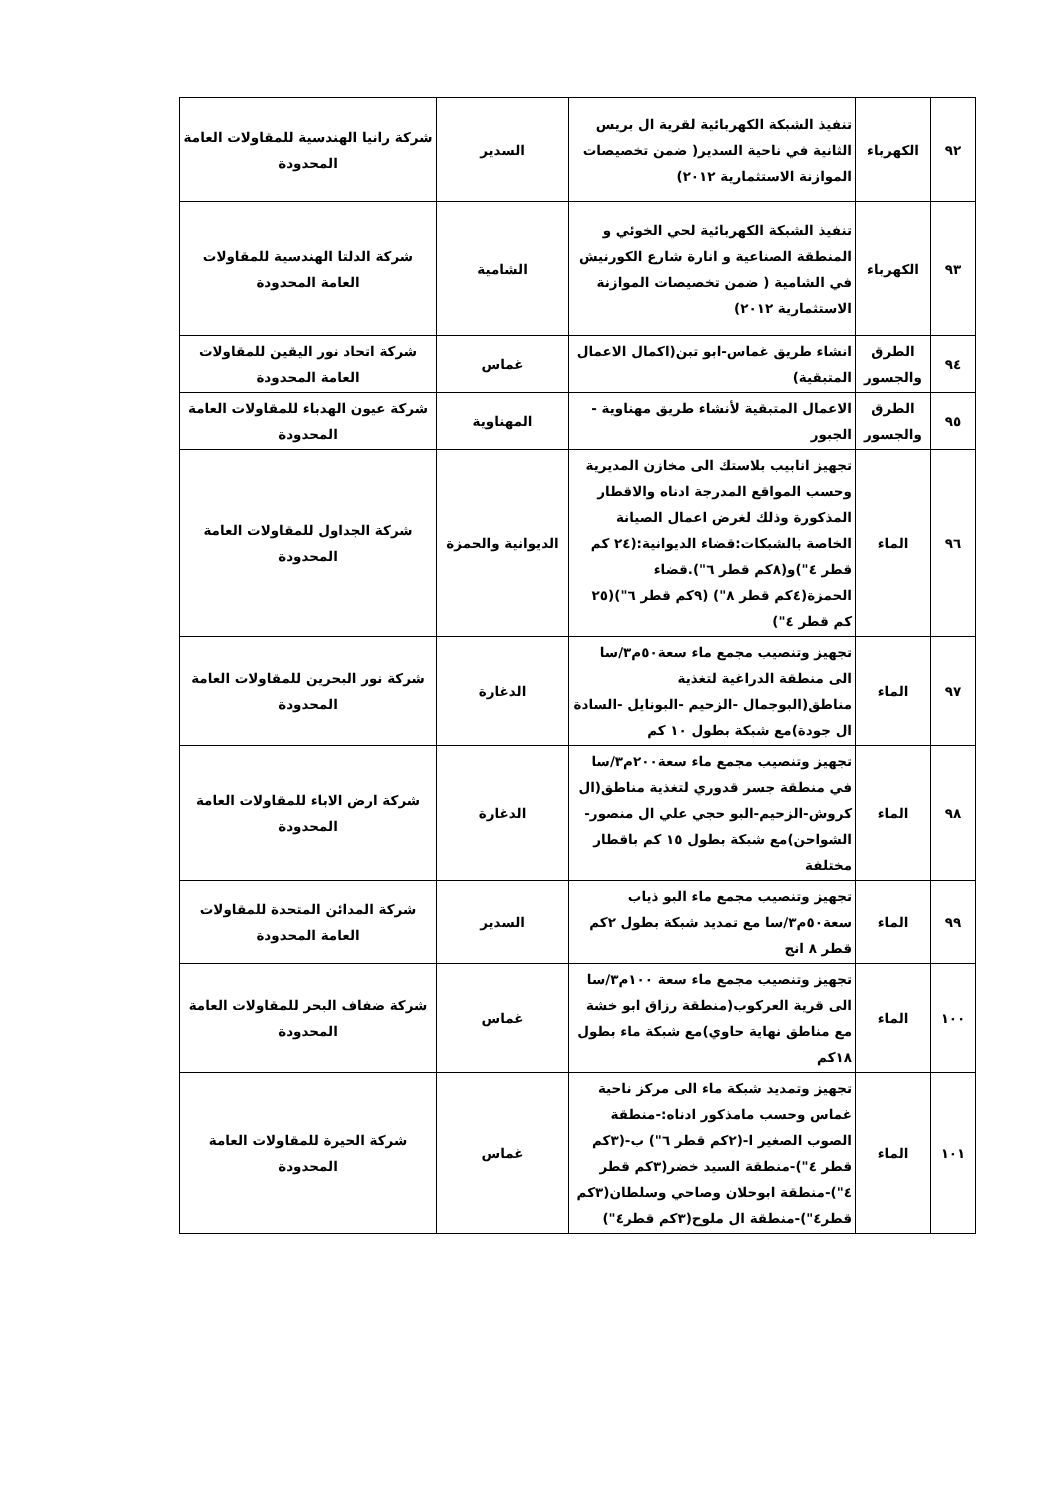| ٩٢ | الكهرباء | تنفيذ الشبكة الكهربائية لقرية ال بريس الثانية في ناحية السدير( ضمن تخصيصات الموازنة الاستثمارية ٢٠١٢) | السدير | شركة رانيا الهندسية للمقاولات العامة المحدودة |
| ٩٣ | الكهرباء | تنفيذ الشبكة الكهربائية لحي الخوئي و المنطقة الصناعية و انارة شارع الكورنيش في الشامية ( ضمن تخصيصات الموازنة الاستثمارية ٢٠١٢) | الشامية | شركة الدلتا الهندسية للمقاولات العامة المحدودة |
| ٩٤ | الطرق والجسور | انشاء طريق غماس-ابو تبن(اكمال الاعمال المتبقية) | غماس | شركة اتحاد نور اليقين للمقاولات العامة المحدودة |
| ٩٥ | الطرق والجسور | الاعمال المتبقية لأنشاء طريق مهناوية - الجبور | المهناوية | شركة عيون الهدباء للمقاولات العامة المحدودة |
| ٩٦ | الماء | تجهيز انابيب بلاستك الى مخازن المديرية وحسب المواقع المدرجة ادناه والاقطار المذكورة وذلك لغرض اعمال الصيانة الخاصة بالشبكات:قضاء الديوانية:(٢٤ كم قطر ٤")و(٨كم قطر ٦").قضاء الحمزة(٤كم قطر ٨") (٩كم قطر ٦")(٢٥ كم قطر ٤") | الديوانية والحمزة | شركة الجداول للمقاولات العامة المحدودة |
| ٩٧ | الماء | تجهيز وتنصيب مجمع ماء سعة٥٠م٣/سا الى منطقة الدراغية لتغذية مناطق(البوجمال -الزحيم -البونايل -السادة ال جودة)مع شبكة بطول ١٠ كم | الدغارة | شركة نور البحرين للمقاولات العامة المحدودة |
| ٩٨ | الماء | تجهيز وتنصيب مجمع ماء سعة٢٠٠م٣/سا في منطقة جسر قدوري لتغذية مناطق(ال كروش-الزحيم-البو حجي علي ال منصور-الشواحن)مع شبكة بطول ١٥ كم باقطار مختلفة | الدغارة | شركة ارض الاباء للمقاولات العامة المحدودة |
| ٩٩ | الماء | تجهيز وتنصيب مجمع ماء البو ذياب سعة٥٠م٣/سا مع تمديد شبكة بطول ٢كم قطر ٨ انج | السدير | شركة المدائن المتحدة للمقاولات العامة المحدودة |
| ١٠٠ | الماء | تجهيز وتنصيب مجمع ماء سعة ١٠٠م٣/سا الى قرية العركوب(منطقة رزاق ابو خشة مع مناطق نهاية حاوي)مع شبكة ماء بطول ١٨كم | غماس | شركة ضفاف البحر للمقاولات العامة المحدودة |
| ١٠١ | الماء | تجهيز وتمديد شبكة ماء الى مركز ناحية غماس وحسب مامذكور ادناه:-منطقة الصوب الصغير ا-(٢كم قطر ٦") ب-(٣كم قطر ٤")-منطقة السيد خضر(٣كم قطر ٤")-منطقة ابوحلان وصاحي وسلطان(٣كم قطر٤")-منطقة ال ملوح(٣كم قطر٤") | غماس | شركة الحيرة للمقاولات العامة المحدودة |